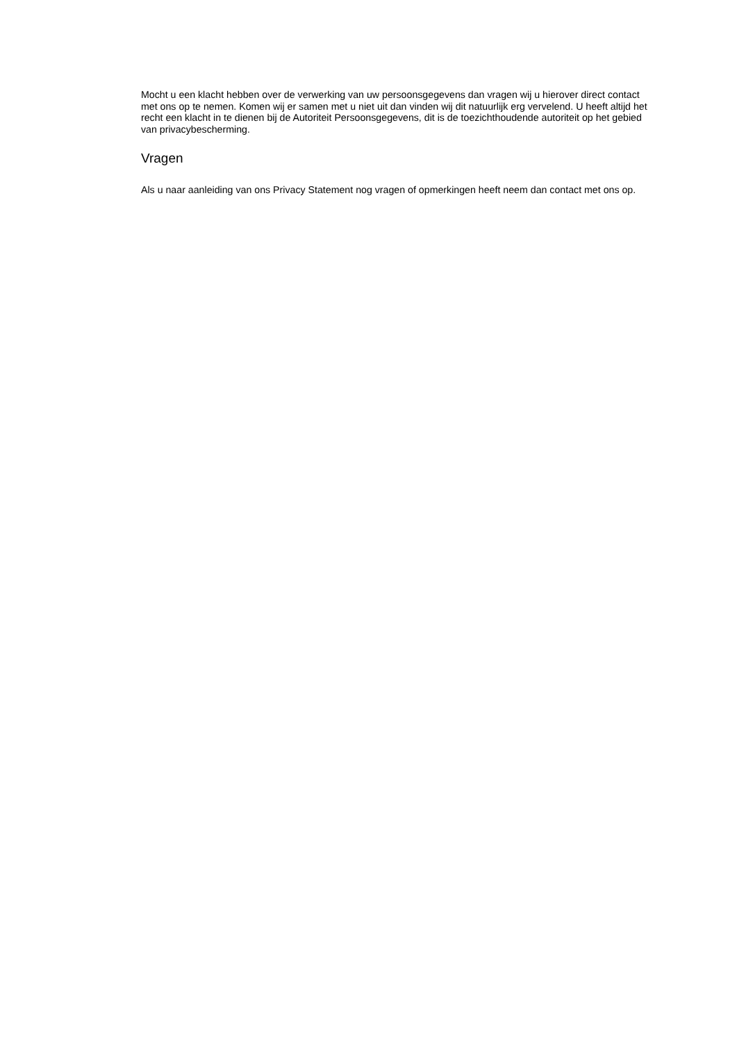Mocht u een klacht hebben over de verwerking van uw persoonsgegevens dan vragen wij u hierover direct contact met ons op te nemen. Komen wij er samen met u niet uit dan vinden wij dit natuurlijk erg vervelend. U heeft altijd het recht een klacht in te dienen bij de Autoriteit Persoonsgegevens, dit is de toezichthoudende autoriteit op het gebied van privacybescherming.
Vragen
Als u naar aanleiding van ons Privacy Statement nog vragen of opmerkingen heeft neem dan contact met ons op.